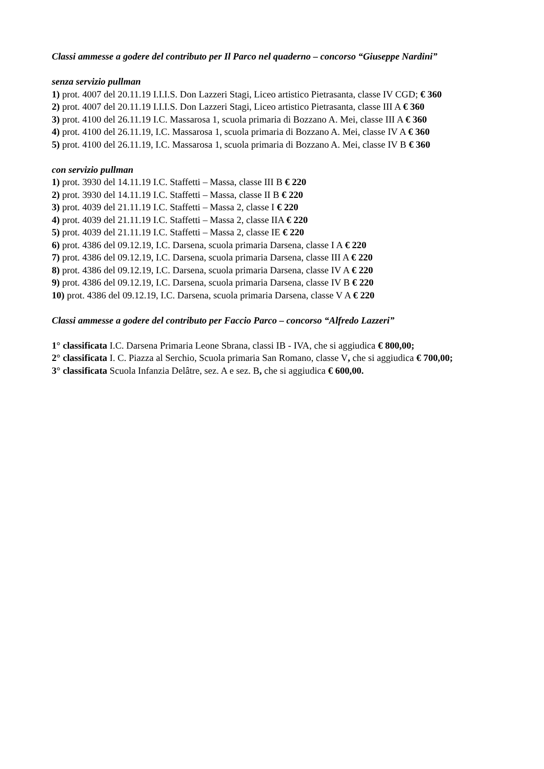Classi ammesse a godere del contributo per Il Parco nel quaderno – concorso “Giuseppe Nardini”
senza servizio pullman
1) prot. 4007 del 20.11.19 I.I.I.S. Don Lazzeri Stagi, Liceo artistico Pietrasanta, classe IV CGD; € 360
2) prot. 4007 del 20.11.19 I.I.I.S. Don Lazzeri Stagi, Liceo artistico Pietrasanta, classe III A € 360
3) prot. 4100 del 26.11.19 I.C. Massarosa 1, scuola primaria di Bozzano A. Mei, classe III A € 360
4) prot. 4100 del 26.11.19, I.C. Massarosa 1, scuola primaria di Bozzano A. Mei, classe IV A € 360
5) prot. 4100 del 26.11.19, I.C. Massarosa 1, scuola primaria di Bozzano A. Mei, classe IV B € 360
con servizio pullman
1) prot. 3930 del 14.11.19 I.C. Staffetti – Massa, classe III B € 220
2) prot. 3930 del 14.11.19 I.C. Staffetti – Massa, classe II B € 220
3) prot. 4039 del 21.11.19 I.C. Staffetti – Massa 2, classe I € 220
4) prot. 4039 del 21.11.19 I.C. Staffetti – Massa 2, classe IIA € 220
5) prot. 4039 del 21.11.19 I.C. Staffetti – Massa 2, classe IE € 220
6) prot. 4386 del 09.12.19, I.C. Darsena, scuola primaria Darsena, classe I A € 220
7) prot. 4386 del 09.12.19, I.C. Darsena, scuola primaria Darsena, classe III A € 220
8) prot. 4386 del 09.12.19, I.C. Darsena, scuola primaria Darsena, classe IV A € 220
9) prot. 4386 del 09.12.19, I.C. Darsena, scuola primaria Darsena, classe IV B € 220
10) prot. 4386 del 09.12.19, I.C. Darsena, scuola primaria Darsena, classe V A € 220
Classi ammesse a godere del contributo per Faccio Parco – concorso “Alfredo Lazzeri”
1° classificata I.C. Darsena Primaria Leone Sbrana, classi IB - IVA, che si aggiudica € 800,00;
2° classificata I. C. Piazza al Serchio, Scuola primaria San Romano, classe V, che si aggiudica € 700,00;
3° classificata Scuola Infanzia Delâtre, sez. A e sez. B, che si aggiudica € 600,00.